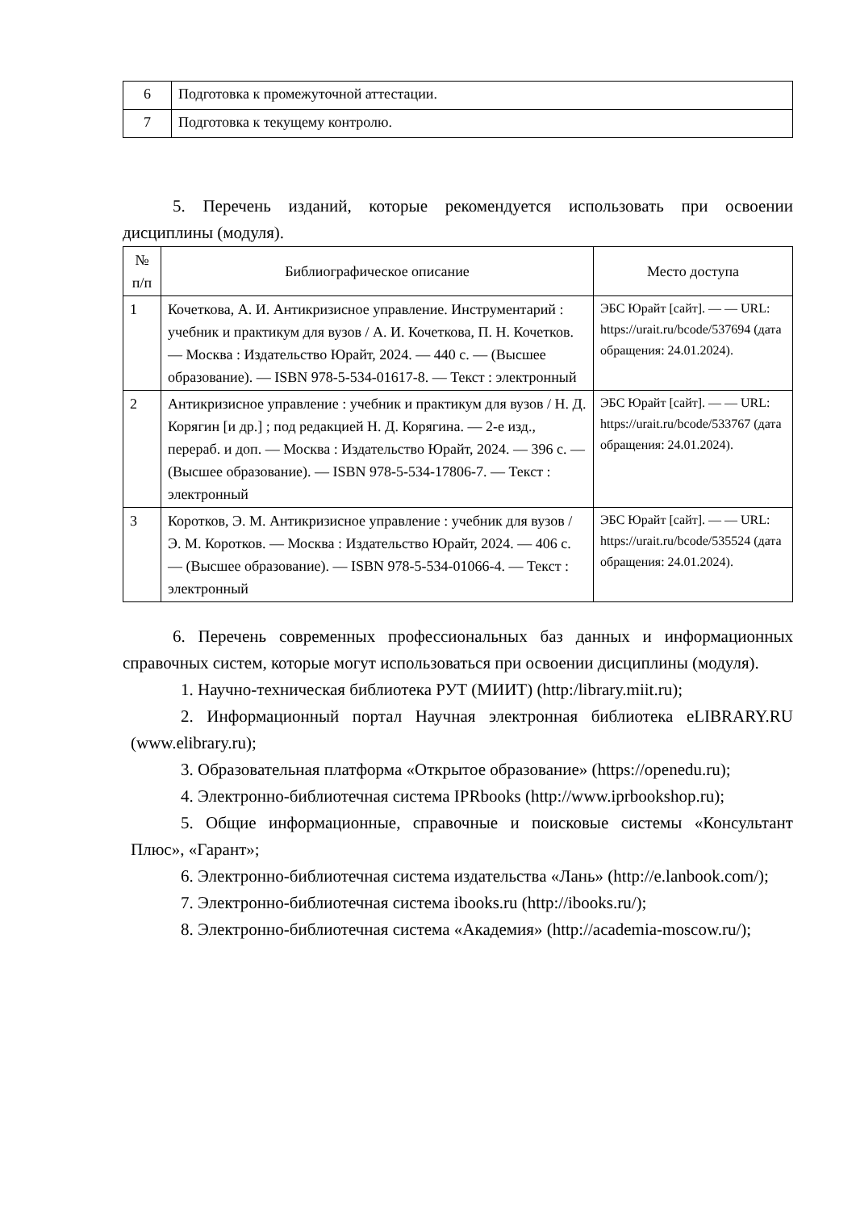| 6 | Подготовка к промежуточной аттестации. |
| 7 | Подготовка к текущему контролю. |
5. Перечень изданий, которые рекомендуется использовать при освоении дисциплины (модуля).
| № п/п | Библиографическое описание | Место доступа |
| --- | --- | --- |
| 1 | Кочеткова, А. И. Антикризисное управление. Инструментарий : учебник и практикум для вузов / А. И. Кочеткова, П. Н. Кочетков. — Москва : Издательство Юрайт, 2024. — 440 с. — (Высшее образование). — ISBN 978-5-534-01617-8. — Текст : электронный | ЭБС Юрайт [сайт]. — — URL: https://urait.ru/bcode/537694 (дата обращения: 24.01.2024). |
| 2 | Антикризисное управление : учебник и практикум для вузов / Н. Д. Корягин [и др.] ; под редакцией Н. Д. Корягина. — 2-е изд., перераб. и доп. — Москва : Издательство Юрайт, 2024. — 396 с. — (Высшее образование). — ISBN 978-5-534-17806-7. — Текст : электронный | ЭБС Юрайт [сайт]. — — URL: https://urait.ru/bcode/533767 (дата обращения: 24.01.2024). |
| 3 | Коротков, Э. М. Антикризисное управление : учебник для вузов / Э. М. Коротков. — Москва : Издательство Юрайт, 2024. — 406 с. — (Высшее образование). — ISBN 978-5-534-01066-4. — Текст : электронный | ЭБС Юрайт [сайт]. — — URL: https://urait.ru/bcode/535524 (дата обращения: 24.01.2024). |
6. Перечень современных профессиональных баз данных и информационных справочных систем, которые могут использоваться при освоении дисциплины (модуля).
1. Научно-техническая библиотека РУТ (МИИТ) (http:/library.miit.ru);
2. Информационный портал Научная электронная библиотека eLIBRARY.RU (www.elibrary.ru);
3. Образовательная платформа «Открытое образование» (https://openedu.ru);
4. Электронно-библиотечная система IPRbooks (http://www.iprbookshop.ru);
5. Общие информационные, справочные и поисковые системы «Консультант Плюс», «Гарант»;
6. Электронно-библиотечная система издательства «Лань» (http://e.lanbook.com/);
7. Электронно-библиотечная система ibooks.ru (http://ibooks.ru/);
8. Электронно-библиотечная система «Академия» (http://academia-moscow.ru/);